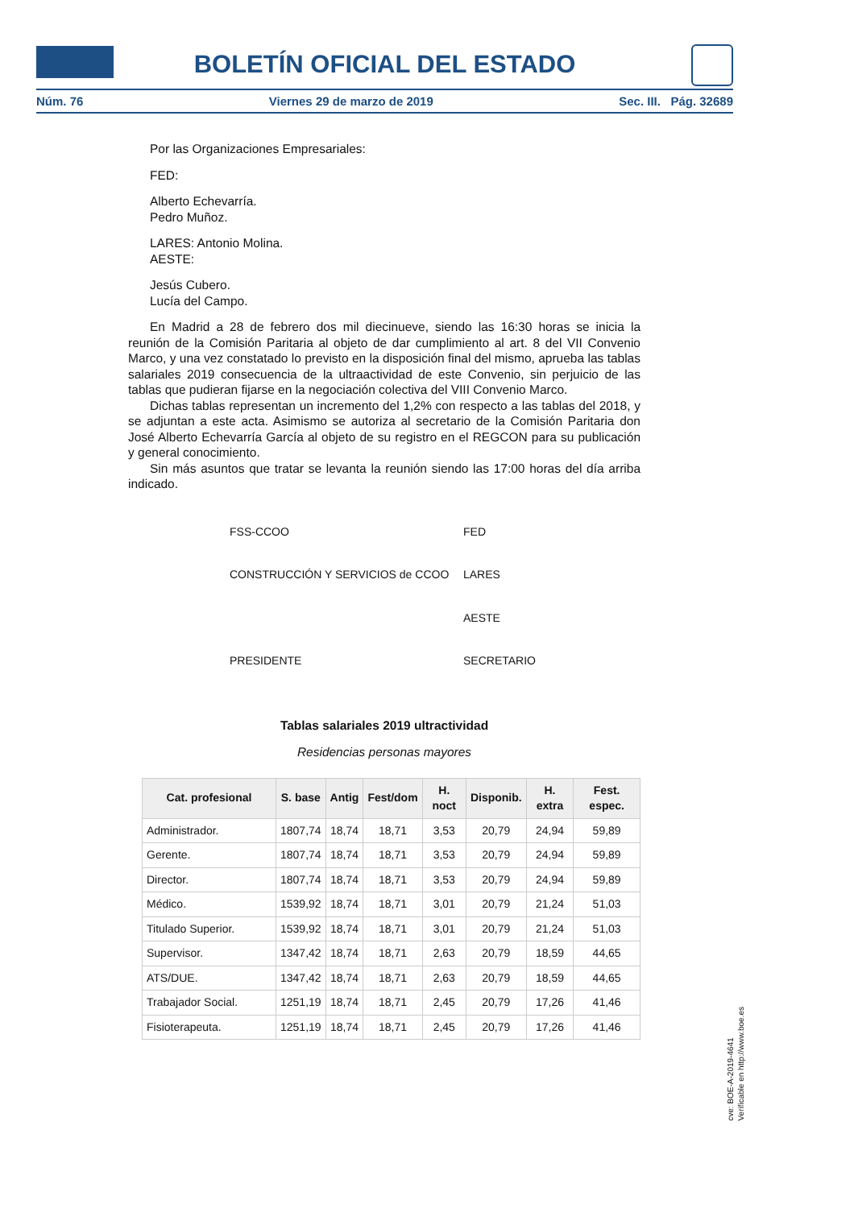BOLETÍN OFICIAL DEL ESTADO
Núm. 76 Viernes 29 de marzo de 2019 Sec. III. Pág. 32689
Por las Organizaciones Empresariales:
FED:
Alberto Echevarría.
Pedro Muñoz.
LARES: Antonio Molina.
AESTE:
Jesús Cubero.
Lucía del Campo.
En Madrid a 28 de febrero dos mil diecinueve, siendo las 16:30 horas se inicia la reunión de la Comisión Paritaria al objeto de dar cumplimiento al art. 8 del VII Convenio Marco, y una vez constatado lo previsto en la disposición final del mismo, aprueba las tablas salariales 2019 consecuencia de la ultraactividad de este Convenio, sin perjuicio de las tablas que pudieran fijarse en la negociación colectiva del VIII Convenio Marco.
Dichas tablas representan un incremento del 1,2% con respecto a las tablas del 2018, y se adjuntan a este acta. Asimismo se autoriza al secretario de la Comisión Paritaria don José Alberto Echevarría García al objeto de su registro en el REGCON para su publicación y general conocimiento.
Sin más asuntos que tratar se levanta la reunión siendo las 17:00 horas del día arriba indicado.
FSS-CCOO
FED
CONSTRUCCIÓN Y SERVICIOS de CCOO
LARES
AESTE
PRESIDENTE
SECRETARIO
Tablas salariales 2019 ultractividad
Residencias personas mayores
| Cat. profesional | S. base | Antig | Fest/dom | H. noct | Disponib. | H. extra | Fest. espec. |
| --- | --- | --- | --- | --- | --- | --- | --- |
| Administrador. | 1807,74 | 18,74 | 18,71 | 3,53 | 20,79 | 24,94 | 59,89 |
| Gerente. | 1807,74 | 18,74 | 18,71 | 3,53 | 20,79 | 24,94 | 59,89 |
| Director. | 1807,74 | 18,74 | 18,71 | 3,53 | 20,79 | 24,94 | 59,89 |
| Médico. | 1539,92 | 18,74 | 18,71 | 3,01 | 20,79 | 21,24 | 51,03 |
| Titulado Superior. | 1539,92 | 18,74 | 18,71 | 3,01 | 20,79 | 21,24 | 51,03 |
| Supervisor. | 1347,42 | 18,74 | 18,71 | 2,63 | 20,79 | 18,59 | 44,65 |
| ATS/DUE. | 1347,42 | 18,74 | 18,71 | 2,63 | 20,79 | 18,59 | 44,65 |
| Trabajador Social. | 1251,19 | 18,74 | 18,71 | 2,45 | 20,79 | 17,26 | 41,46 |
| Fisioterapeuta. | 1251,19 | 18,74 | 18,71 | 2,45 | 20,79 | 17,26 | 41,46 |
cve: BOE-A-2019-4641
Verificable en http://www.boe.es